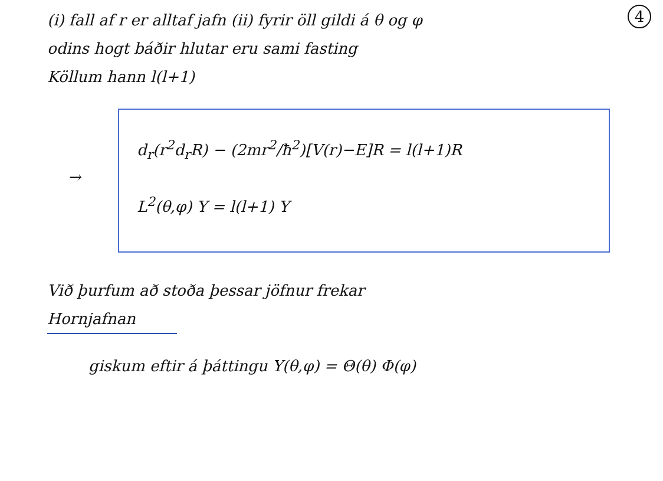4
(i) fall af r er alltaf jafn (ii) fyrir öll gildi á θ og φ
odins hogt báðir hlutar eru sami fasting
Köllum hann l(l+1)
→
d<sub>r</sub>(r<sup>2</sup>d<sub>r</sub>R) − (2mr<sup>2</sup>/ħ<sup>2</sup>)[V(r)−E]R = l(l+1)R
L<sup>2</sup>(θ,φ) Y = l(l+1) Y
Við þurfum að stoða þessar jöfnur frekar
Hornjafnan
giskum eftir á þáttingu Y(θ,φ) = Θ(θ) Φ(φ)